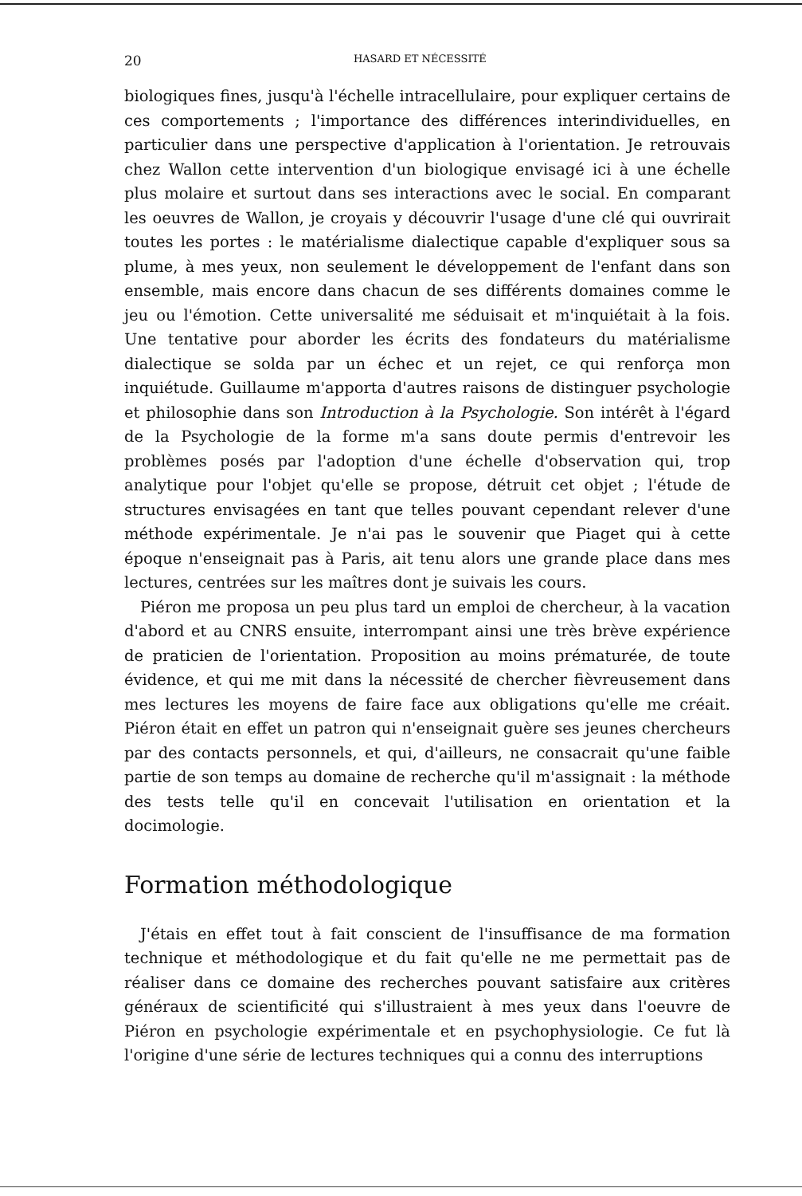20 HASARD ET NÉCESSITÉ
biologiques fines, jusqu'à l'échelle intracellulaire, pour expliquer certains de ces comportements ; l'importance des différences interindividuelles, en particulier dans une perspective d'application à l'orientation. Je retrouvais chez Wallon cette intervention d'un biologique envisagé ici à une échelle plus molaire et surtout dans ses interactions avec le social. En comparant les oeuvres de Wallon, je croyais y découvrir l'usage d'une clé qui ouvrirait toutes les portes : le matérialisme dialectique capable d'expliquer sous sa plume, à mes yeux, non seulement le développement de l'enfant dans son ensemble, mais encore dans chacun de ses différents domaines comme le jeu ou l'émotion. Cette universalité me séduisait et m'inquiétait à la fois. Une tentative pour aborder les écrits des fondateurs du matérialisme dialectique se solda par un échec et un rejet, ce qui renforça mon inquiétude. Guillaume m'apporta d'autres raisons de distinguer psychologie et philosophie dans son Introduction à la Psychologie. Son intérêt à l'égard de la Psychologie de la forme m'a sans doute permis d'entrevoir les problèmes posés par l'adoption d'une échelle d'observation qui, trop analytique pour l'objet qu'elle se propose, détruit cet objet ; l'étude de structures envisagées en tant que telles pouvant cependant relever d'une méthode expérimentale. Je n'ai pas le souvenir que Piaget qui à cette époque n'enseignait pas à Paris, ait tenu alors une grande place dans mes lectures, centrées sur les maîtres dont je suivais les cours.
Piéron me proposa un peu plus tard un emploi de chercheur, à la vacation d'abord et au CNRS ensuite, interrompant ainsi une très brève expérience de praticien de l'orientation. Proposition au moins prématurée, de toute évidence, et qui me mit dans la nécessité de chercher fièvreusement dans mes lectures les moyens de faire face aux obligations qu'elle me créait. Piéron était en effet un patron qui n'enseignait guère ses jeunes chercheurs par des contacts personnels, et qui, d'ailleurs, ne consacrait qu'une faible partie de son temps au domaine de recherche qu'il m'assignait : la méthode des tests telle qu'il en concevait l'utilisation en orientation et la docimologie.
Formation méthodologique
J'étais en effet tout à fait conscient de l'insuffisance de ma formation technique et méthodologique et du fait qu'elle ne me permettait pas de réaliser dans ce domaine des recherches pouvant satisfaire aux critères généraux de scientificité qui s'illustraient à mes yeux dans l'oeuvre de Piéron en psychologie expérimentale et en psychophysiologie. Ce fut là l'origine d'une série de lectures techniques qui a connu des interruptions